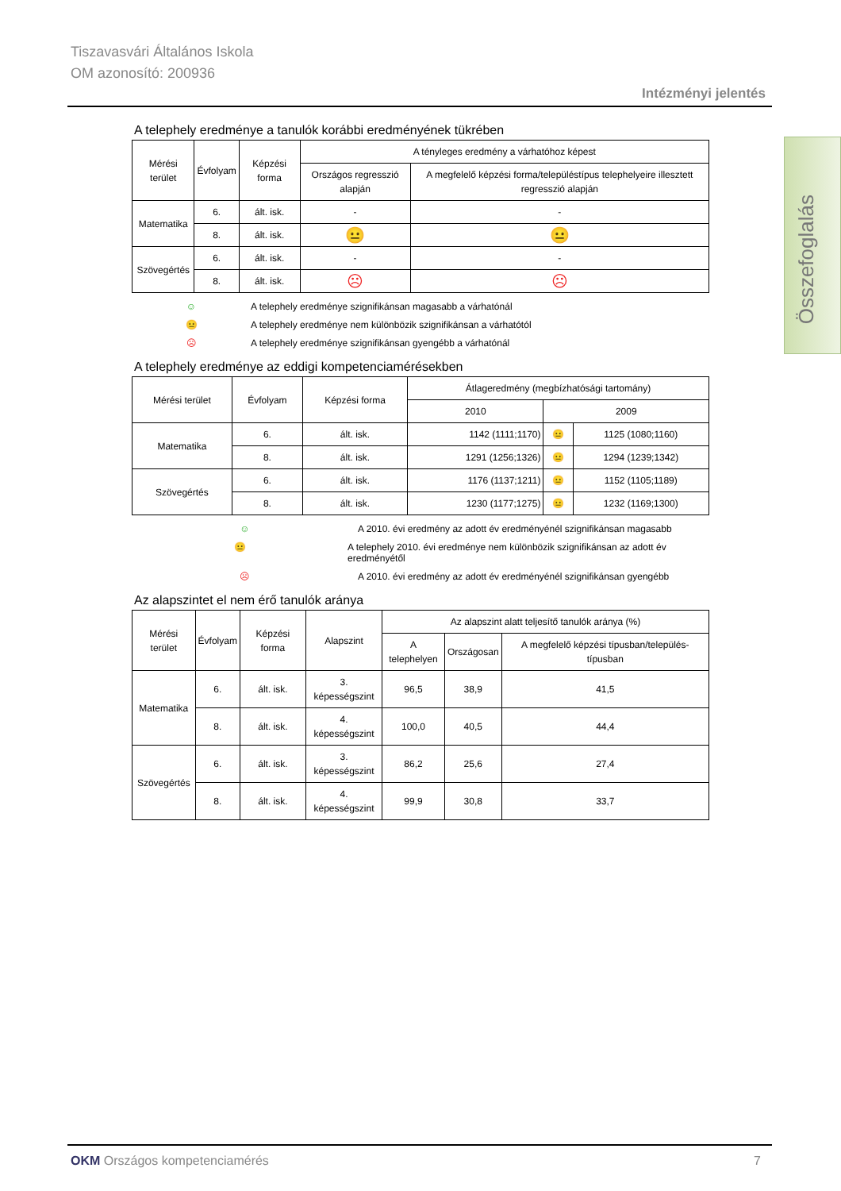Tiszavasvári Általános Iskola
OM azonosító: 200936
Intézményi jelentés
Összefoglalás
A telephely eredménye a tanulók korábbi eredményének tükrében
| Mérési terület | Évfolyam | Képzési forma | A tényleges eredmény a várhatóhoz képest | |
| --- | --- | --- | --- | --- |
| | | | Országos regresszió alapján | A megfelelő képzési forma/településtípus telephelyeire illesztett regresszió alapján |
| Matematika | 6. | ált. isk. | - | - |
| | 8. | ált. isk. | 😐 | 😐 |
| Szövegértés | 6. | ált. isk. | - | - |
| | 8. | ált. isk. | ☹ | ☹ |
☺ A telephely eredménye szignifikánsan magasabb a várhatónál
😐 A telephely eredménye nem különbözik szignifikánsan a várhatótól
☹ A telephely eredménye szignifikánsan gyengébb a várhatónál
A telephely eredménye az eddigi kompetenciamérésekben
| Mérési terület | Évfolyam | Képzési forma | Átlageredmény (megbízhatósági tartomány) | | |
| --- | --- | --- | --- | --- | --- |
| | | | 2010 | 2009 | |
| Matematika | 6. | ált. isk. | 1142 (1111;1170) | 😐 | 1125 (1080;1160) |
| | 8. | ált. isk. | 1291 (1256;1326) | 😐 | 1294 (1239;1342) |
| Szövegértés | 6. | ált. isk. | 1176 (1137;1211) | 😐 | 1152 (1105;1189) |
| | 8. | ált. isk. | 1230 (1177;1275) | 😐 | 1232 (1169;1300) |
☺ A 2010. évi eredmény az adott év eredményénél szignifikánsan magasabb
😐 A telephely 2010. évi eredménye nem különbözik szignifikánsan az adott év eredményétől
☹ A 2010. évi eredmény az adott év eredményénél szignifikánsan gyengébb
Az alapszintet el nem érő tanulók aránya
| Mérési terület | Évfolyam | Képzési forma | Alapszint | Az alapszint alatt teljesítő tanulók aránya (%) | | |
| --- | --- | --- | --- | --- | --- | --- |
| | | | | A telephelyen | Országosan | A megfelelő képzési típusban/település-típusban |
| Matematika | 6. | ált. isk. | 3. képességszint | 96,5 | 38,9 | 41,5 |
| | 8. | ált. isk. | 4. képességszint | 100,0 | 40,5 | 44,4 |
| Szövegértés | 6. | ált. isk. | 3. képességszint | 86,2 | 25,6 | 27,4 |
| | 8. | ált. isk. | 4. képességszint | 99,9 | 30,8 | 33,7 |
OKM Országos kompetenciamérés 7